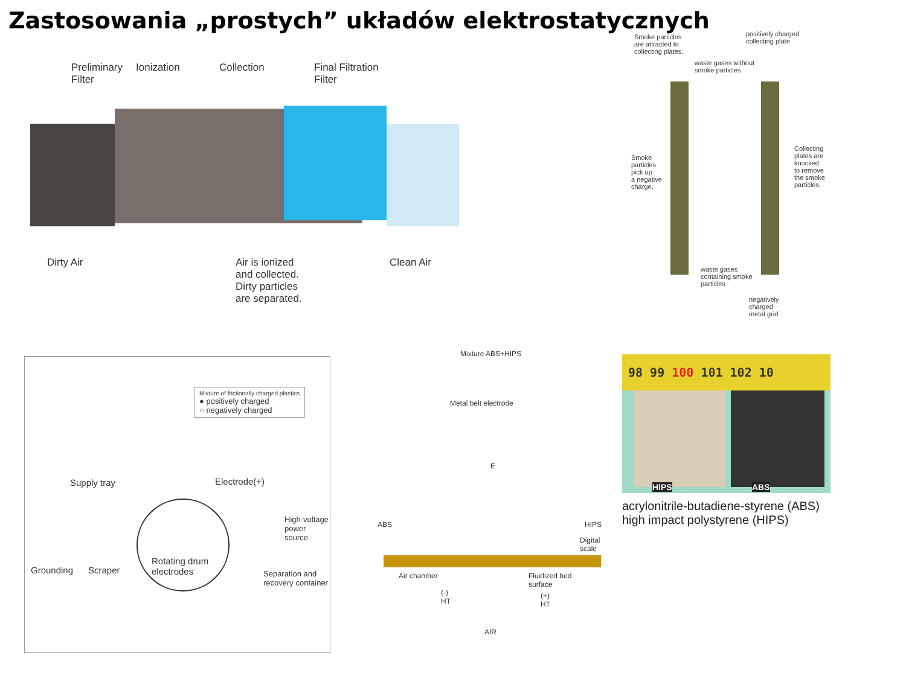Zastosowania „prostych” układów elektrostatycznych
Preliminary
Filter
Ionization Collection
Final Filtration
Filter
Dirty Air
Air is ionized
and collected.
Dirty particles
are separated.
Clean Air
Smoke particles
are attracted to
collecting plates.
positively charged
collecting plate
waste gases without
smoke particles
Smoke
particles
pick up
a negative
charge.
Collecting
plates are
knocked
to remove
the smoke
particles.
waste gases
containing smoke
particles
negatively
charged
metal grid
Mixture of frictionally charged plastics
● positively charged
○ negatively charged
Supply tray Electrode(+)
High-voltage
power source
Grounding Scraper
Rotating drum
electrodes
Separation and
recovery container
Mixture ABS+HIPS
Metal belt electrode
E
ABS HIPS
Digital
scale
Air chamber
Fluidized bed
surface
(-)
HT
(+)
HT
AIR
98 99 100 101 102 10
HIPS ABS
acrylonitrile-butadiene-styrene (ABS)
high impact polystyrene (HIPS)